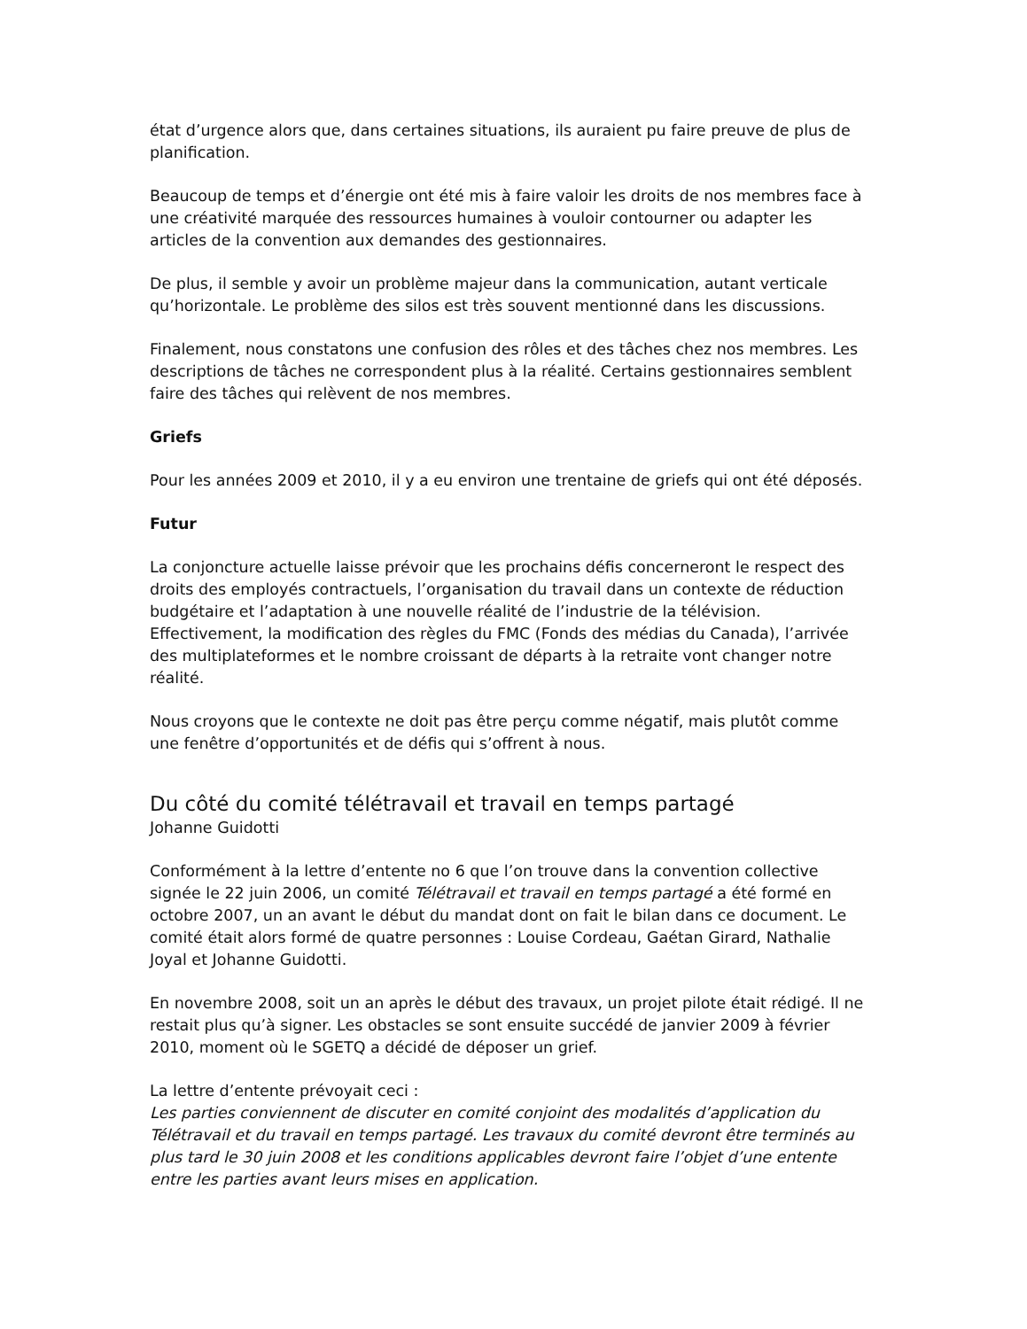état d’urgence alors que, dans certaines situations, ils auraient pu faire preuve de plus de planification.
Beaucoup de temps et d’énergie ont été mis à faire valoir les droits de nos membres face à une créativité marquée des ressources humaines à vouloir contourner ou adapter les articles de la convention aux demandes des gestionnaires.
De plus, il semble y avoir un problème majeur dans la communication, autant verticale qu’horizontale. Le problème des silos est très souvent mentionné dans les discussions.
Finalement, nous constatons une confusion des rôles et des tâches chez nos membres. Les descriptions de tâches ne correspondent plus à la réalité. Certains gestionnaires semblent faire des tâches qui relèvent de nos membres.
Griefs
Pour les années 2009 et 2010, il y a eu environ une trentaine de griefs qui ont été déposés.
Futur
La conjoncture actuelle laisse prévoir que les prochains défis concerneront le respect des droits des employés contractuels, l’organisation du travail dans un contexte de réduction budgétaire et l’adaptation à une nouvelle réalité de l’industrie de la télévision. Effectivement, la modification des règles du FMC (Fonds des médias du Canada), l’arrivée des multiplateformes et le nombre croissant de départs à la retraite vont changer notre réalité.
Nous croyons que le contexte ne doit pas être perçu comme négatif, mais plutôt comme une fenêtre d’opportunités et de défis qui s’offrent à nous.
Du côté du comité télétravail et travail en temps partagé
Johanne Guidotti
Conformément à la lettre d’entente no 6 que l’on trouve dans la convention collective signée le 22 juin 2006, un comité Télétravail et travail en temps partagé a été formé en octobre 2007, un an avant le début du mandat dont on fait le bilan dans ce document. Le comité était alors formé de quatre personnes : Louise Cordeau, Gaétan Girard, Nathalie Joyal et Johanne Guidotti.
En novembre 2008, soit un an après le début des travaux, un projet pilote était rédigé. Il ne restait plus qu’à signer. Les obstacles se sont ensuite succédé de janvier 2009 à février 2010, moment où le SGETQ a décidé de déposer un grief.
La lettre d’entente prévoyait ceci :
Les parties conviennent de discuter en comité conjoint des modalités d’application du Télétravail et du travail en temps partagé. Les travaux du comité devront être terminés au plus tard le 30 juin 2008 et les conditions applicables devront faire l’objet d’une entente entre les parties avant leurs mises en application.